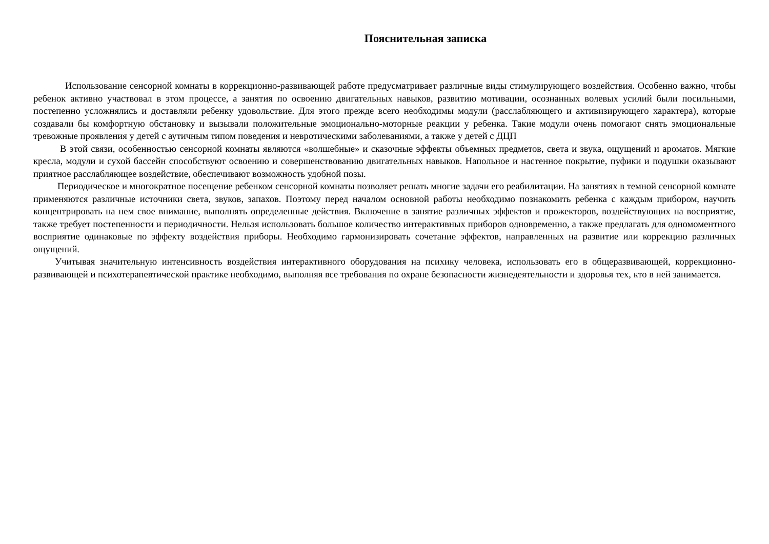Пояснительная записка
Использование сенсорной комнаты в коррекционно-развивающей работе предусматривает различные виды стимулирующего воздействия. Особенно важно, чтобы ребенок активно участвовал в этом процессе, а занятия по освоению двигательных навыков, развитию мотивации, осознанных волевых усилий были посильными, постепенно усложнялись и доставляли ребенку удовольствие. Для этого прежде всего необходимы модули (расслабляющего и активизирующего характера), которые создавали бы комфортную обстановку и вызывали положительные эмоционально-моторные реакции у ребенка. Такие модули очень помогают снять эмоциональные тревожные проявления у детей с аутичным типом поведения и невротическими заболеваниями, а также у детей с ДЦП
В этой связи, особенностью сенсорной комнаты являются «волшебные» и сказочные эффекты объемных предметов, света и звука, ощущений и ароматов. Мягкие кресла, модули и сухой бассейн способствуют освоению и совершенствованию двигательных навыков. Напольное и настенное покрытие, пуфики и подушки оказывают приятное расслабляющее воздействие, обеспечивают возможность удобной позы.
Периодическое и многократное посещение ребенком сенсорной комнаты позволяет решать многие задачи его реабилитации. На занятиях в темной сенсорной комнате применяются различные источники света, звуков, запахов. Поэтому перед началом основной работы необходимо познакомить ребенка с каждым прибором, научить концентрировать на нем свое внимание, выполнять определенные действия. Включение в занятие различных эффектов и прожекторов, воздействующих на восприятие, также требует постепенности и периодичности. Нельзя использовать большое количество интерактивных приборов одновременно, а также предлагать для одномоментного восприятие одинаковые по эффекту воздействия приборы. Необходимо гармонизировать сочетание эффектов, направленных на развитие или коррекцию различных ощущений.
Учитывая значительную интенсивность воздействия интерактивного оборудования на психику человека, использовать его в общеразвивающей, коррекционно-развивающей и психотерапевтической практике необходимо, выполняя все требования по охране безопасности жизнедеятельности и здоровья тех, кто в ней занимается.